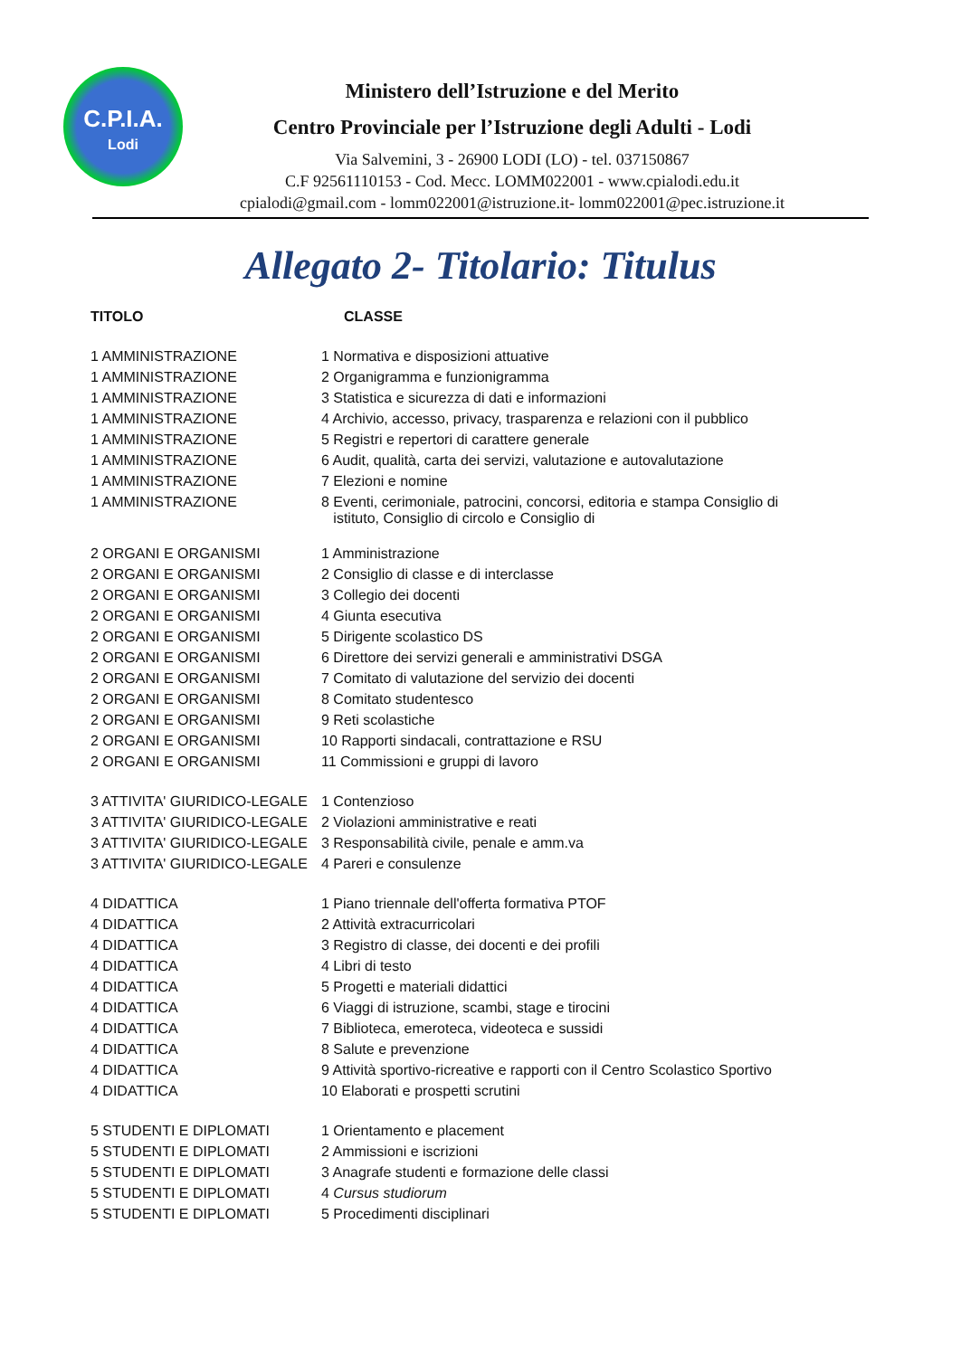C.P.I.A.
Lodi
Ministero dell’Istruzione e del Merito
Centro Provinciale per l’Istruzione degli Adulti - Lodi
Via Salvemini, 3 - 26900 LODI (LO) - tel. 037150867
C.F 92561110153 - Cod. Mecc. LOMM022001 - www.cpialodi.edu.it
cpialodi@gmail.com - lomm022001@istruzione.it- lomm022001@pec.istruzione.it
Allegato 2- Titolario: Titulus
| TITOLO | CLASSE |
| --- | --- |
| 1 AMMINISTRAZIONE | 1 Normativa e disposizioni attuative |
| 1 AMMINISTRAZIONE | 2 Organigramma e funzionigramma |
| 1 AMMINISTRAZIONE | 3 Statistica e sicurezza di dati e informazioni |
| 1 AMMINISTRAZIONE | 4 Archivio, accesso, privacy, trasparenza e relazioni con il pubblico |
| 1 AMMINISTRAZIONE | 5 Registri e repertori di carattere generale |
| 1 AMMINISTRAZIONE | 6 Audit, qualità, carta dei servizi, valutazione e autovalutazione |
| 1 AMMINISTRAZIONE | 7 Elezioni e nomine |
| 1 AMMINISTRAZIONE | 8 Eventi, cerimoniale, patrocini, concorsi, editoria e stampa Consiglio di istituto, Consiglio di circolo e Consiglio di |
| 2 ORGANI E ORGANISMI | 1 Amministrazione |
| 2 ORGANI E ORGANISMI | 2 Consiglio di classe e di interclasse |
| 2 ORGANI E ORGANISMI | 3 Collegio dei docenti |
| 2 ORGANI E ORGANISMI | 4 Giunta esecutiva |
| 2 ORGANI E ORGANISMI | 5 Dirigente scolastico DS |
| 2 ORGANI E ORGANISMI | 6 Direttore dei servizi generali e amministrativi DSGA |
| 2 ORGANI E ORGANISMI | 7 Comitato di valutazione del servizio dei docenti |
| 2 ORGANI E ORGANISMI | 8 Comitato studentesco |
| 2 ORGANI E ORGANISMI | 9 Reti scolastiche |
| 2 ORGANI E ORGANISMI | 10 Rapporti sindacali, contrattazione e RSU |
| 2 ORGANI E ORGANISMI | 11 Commissioni e gruppi di lavoro |
| 3 ATTIVITA' GIURIDICO-LEGALE | 1 Contenzioso |
| 3 ATTIVITA' GIURIDICO-LEGALE | 2 Violazioni amministrative e reati |
| 3 ATTIVITA' GIURIDICO-LEGALE | 3 Responsabilità civile, penale e amm.va |
| 3 ATTIVITA' GIURIDICO-LEGALE | 4 Pareri e consulenze |
| 4 DIDATTICA | 1 Piano triennale dell'offerta formativa PTOF |
| 4 DIDATTICA | 2 Attività extracurricolari |
| 4 DIDATTICA | 3 Registro di classe, dei docenti e dei profili |
| 4 DIDATTICA | 4 Libri di testo |
| 4 DIDATTICA | 5 Progetti e materiali didattici |
| 4 DIDATTICA | 6 Viaggi di istruzione, scambi, stage e tirocini |
| 4 DIDATTICA | 7 Biblioteca, emeroteca, videoteca e sussidi |
| 4 DIDATTICA | 8 Salute e prevenzione |
| 4 DIDATTICA | 9 Attività sportivo-ricreative e rapporti con il Centro Scolastico Sportivo |
| 4 DIDATTICA | 10 Elaborati e prospetti scrutini |
| 5 STUDENTI E DIPLOMATI | 1 Orientamento e placement |
| 5 STUDENTI E DIPLOMATI | 2 Ammissioni e iscrizioni |
| 5 STUDENTI E DIPLOMATI | 3 Anagrafe studenti e formazione delle classi |
| 5 STUDENTI E DIPLOMATI | 4 Cursus studiorum |
| 5 STUDENTI E DIPLOMATI | 5 Procedimenti disciplinari |